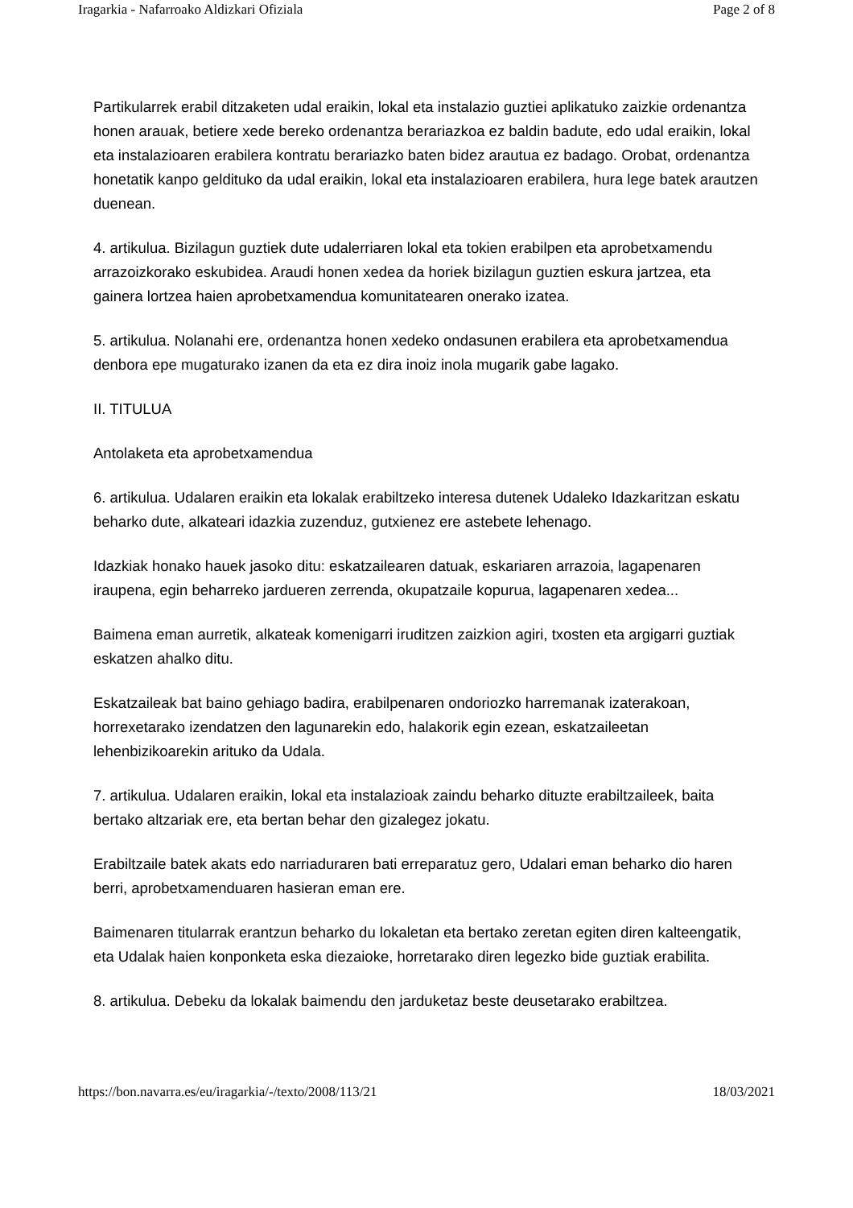Iragarkia - Nafarroako Aldizkari Ofiziala Page 2 of 8
Partikularrek erabil ditzaketen udal eraikin, lokal eta instalazio guztiei aplikatuko zaizkie ordenantza honen arauak, betiere xede bereko ordenantza berariazkoa ez baldin badute, edo udal eraikin, lokal eta instalazioaren erabilera kontratu berariazko baten bidez arautua ez badago. Orobat, ordenantza honetatik kanpo geldituko da udal eraikin, lokal eta instalazioaren erabilera, hura lege batek arautzen duenean.
4. artikulua. Bizilagun guztiek dute udalerriaren lokal eta tokien erabilpen eta aprobetxamendu arrazoizkorako eskubidea. Araudi honen xedea da horiek bizilagun guztien eskura jartzea, eta gainera lortzea haien aprobetxamendua komunitatearen onerako izatea.
5. artikulua. Nolanahi ere, ordenantza honen xedeko ondasunen erabilera eta aprobetxamendua denbora epe mugaturako izanen da eta ez dira inoiz inola mugarik gabe lagako.
II. TITULUA
Antolaketa eta aprobetxamendua
6. artikulua. Udalaren eraikin eta lokalak erabiltzeko interesa dutenek Udaleko Idazkaritzan eskatu beharko dute, alkateari idazkia zuzenduz, gutxienez ere astebete lehenago.
Idazkiak honako hauek jasoko ditu: eskatzailearen datuak, eskariaren arrazoia, lagapenaren iraupena, egin beharreko jardueren zerrenda, okupatzaile kopurua, lagapenaren xedea...
Baimena eman aurretik, alkateak komenigarri iruditzen zaizkion agiri, txosten eta argigarri guztiak eskatzen ahalko ditu.
Eskatzaileak bat baino gehiago badira, erabilpenaren ondoriozko harremanak izaterakoan, horrexetarako izendatzen den lagunarekin edo, halakorik egin ezean, eskatzaileetan lehenbizikoarekin arituko da Udala.
7. artikulua. Udalaren eraikin, lokal eta instalazioak zaindu beharko dituzte erabiltzaileek, baita bertako altzariak ere, eta bertan behar den gizalegez jokatu.
Erabiltzaile batek akats edo narriaduraren bati erreparatuz gero, Udalari eman beharko dio haren berri, aprobetxamenduaren hasieran eman ere.
Baimenaren titularrak erantzun beharko du lokaletan eta bertako zeretan egiten diren kalteengatik, eta Udalak haien konponketa eska diezaioke, horretarako diren legezko bide guztiak erabilita.
8. artikulua. Debeku da lokalak baimendu den jarduketaz beste deusetarako erabiltzea.
https://bon.navarra.es/eu/iragarkia/-/texto/2008/113/21 18/03/2021